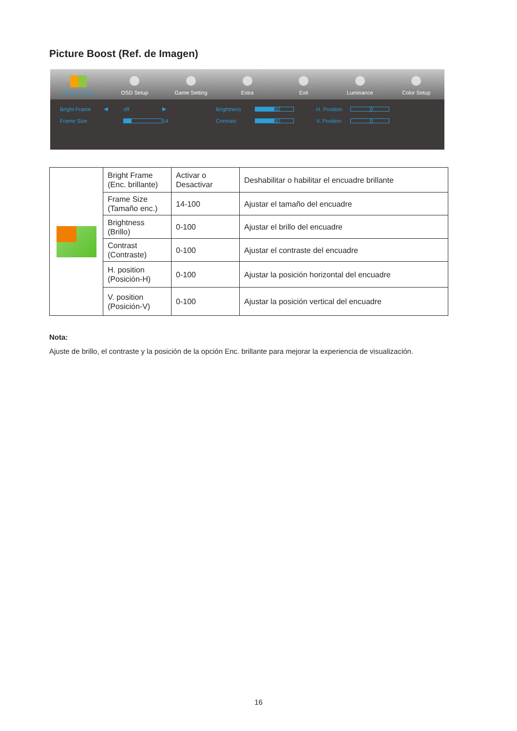Picture Boost (Ref. de Imagen)
Picture Boost OSD Setup Game Setting Extra Exit Luminance Color Setup
Bright Frame ◀ off ▶ Brightness 50 H. Position 0 Frame Size 14 Contrast 50 V. Position 0
| | Bright Frame (Enc. brillante) | Activar o Desactivar | Deshabilitar o habilitar el encuadre brillante |
| | Frame Size (Tamaño enc.) | 14-100 | Ajustar el tamaño del encuadre |
| | Brightness (Brillo) | 0-100 | Ajustar el brillo del encuadre |
| | Contrast (Contraste) | 0-100 | Ajustar el contraste del encuadre |
| | H. position (Posición-H) | 0-100 | Ajustar la posición horizontal del encuadre |
| | V. position (Posición-V) | 0-100 | Ajustar la posición vertical del encuadre |
Nota:
Ajuste de brillo, el contraste y la posición de la opción Enc. brillante para mejorar la experiencia de visualización.
16